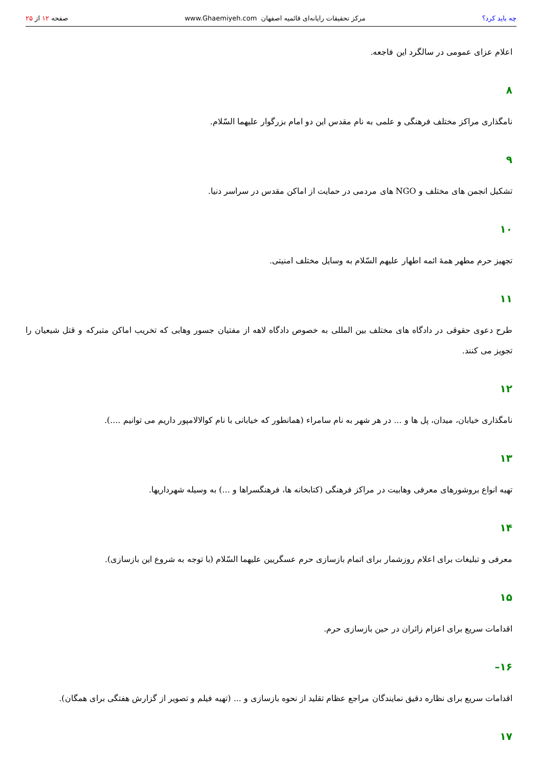چه باید کرد؟ مرکز تحقیقات رایانه‌ای قائمیه اصفهان www.Ghaemiyeh.com صفحه ۱۲ از ۲۵
اعلام عزای عمومی در سالگرد این فاجعه.
۸
نامگذاری مراکز مختلف فرهنگی و علمی به نام مقدس این دو امام بزرگوار علیهما السّلام.
۹
تشکیل انجمن های مختلف و NGO های مردمی در حمایت از اماکن مقدس در سراسر دنیا.
۱۰
تجهیز حرم مطهر همهٔ ائمه اطهار علیهم السّلام به وسایل مختلف امنیتی.
۱۱
طرح دعوی حقوقی در دادگاه های مختلف بین المللی به خصوص دادگاه لاهه از مفتیان جسور وهابی که تخریب اماکن متبرکه و قتل شیعیان را تجویز می کنند.
۱۲
نامگذاری خیابان، میدان، پل ها و ... در هر شهر به نام سامراء (همانطور که خیابانی با نام کوالالامپور داریم می توانیم ....).
۱۳
تهیه انواع بروشورهای معرفی وهابیت در مراکز فرهنگی (کتابخانه ها، فرهنگسراها و ...) به وسیله شهرداریها.
۱۴
معرفی و تبلیغات برای اعلام روزشمار برای اتمام بازسازی حرم عسگریین علیهما السّلام (با توجه به شروع این بازسازی).
۱۵
اقدامات سریع برای اعزام زائران در حین بازسازی حرم.
۱۶–
اقدامات سریع برای نظاره دقیق نمایندگان مراجع عظام تقلید از نحوه بازسازی و ... (تهیه فیلم و تصویر از گزارش هفتگی برای همگان).
۱۷